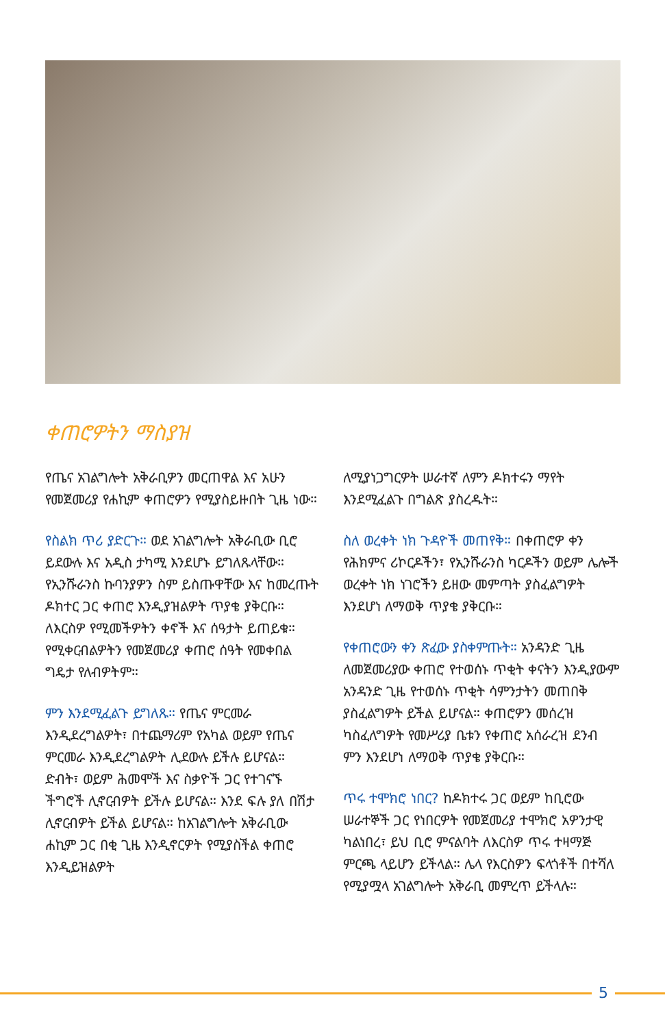ቀጠሮዎትን ማስያዝ
የጤና አገልግሎት አቅራቢዎን መርጠዋል እና አሁን የመጀመሪያ የሐኪም ቀጠሮዎን የሚያስይዙበት ጊዜ ነው።
የስልክ ጥሪ ያድርጉ። ወደ አገልግሎት አቅራቢው ቢሮ ይደውሉ እና አዲስ ታካሚ እንደሆኑ ይግለጹላቸው። የኢንሹራንስ ኩባንያዎን ስም ይስጡዋቸው እና ከመረጡት ዶክተር ጋር ቀጠሮ እንዲያዝልዎት ጥያቄ ያቅርቡ። ለእርስዎ የሚመችዎትን ቀኖች እና ሰዓታት ይጠይቁ። የሚቀርብልዎትን የመጀመሪያ ቀጠሮ ሰዓት የመቀበል ግዴታ የለብዎትም።
ምን እንደሚፈልጉ ይግለጹ። የጤና ምርመራ እንዲደረግልዎት፣ በተጨማሪም የአካል ወይም የጤና ምርመራ እንዲደረግልዎት ሊደውሉ ይችሉ ይሆናል። ድብት፣ ወይም ሕመሞች እና ስቃዮች ጋር የተገናኙ ችግሮች ሊኖርብዎት ይችሉ ይሆናል። እንደ ፍሉ ያለ በሽታ ሊኖርብዎት ይችል ይሆናል። ከአገልግሎት አቅራቢው ሐኪም ጋር በቂ ጊዜ እንዲኖርዎት የሚያስችል ቀጠሮ እንዲይዝልዎት
ለሚያነጋግርዎት ሠራተኛ ለምን ዶክተሩን ማየት እንደሚፈልጉ በግልጽ ያስረዱት።
ስለ ወረቀት ነክ ጉዳዮች መጠየቅ። በቀጠሮዎ ቀን የሕክምና ሪኮርዶችን፣ የኢንሹራንስ ካርዶችን ወይም ሌሎች ወረቀት ነክ ነገሮችን ይዘው መምጣት ያስፈልግዎት እንደሆነ ለማወቅ ጥያቄ ያቅርቡ።
የቀጠሮውን ቀን ጽፈው ያስቀምጡት። አንዳንድ ጊዜ ለመጀመሪያው ቀጠሮ የተወሰኑ ጥቂት ቀናትን እንዲያውም አንዳንድ ጊዜ የተወሰኑ ጥቂት ሳምንታትን መጠበቅ ያስፈልግዎት ይችል ይሆናል። ቀጠሮዎን መሰረዝ ካስፈለግዎት የመሥሪያ ቤቱን የቀጠሮ አሰራረዝ ደንብ ምን እንደሆነ ለማወቅ ጥያቄ ያቅርቡ።
ጥሩ ተሞክሮ ነበር? ከዶክተሩ ጋር ወይም ከቢሮው ሠራተኞች ጋር የነበርዎት የመጀመሪያ ተሞክሮ አዎንታዊ ካልነበረ፣ ይህ ቢሮ ምናልባት ለእርስዎ ጥሩ ተዛማጅ ምርጫ ላይሆን ይችላል። ሌላ የእርስዎን ፍላጎቶች በተሻለ የሚያሟላ አገልግሎት አቅራቢ መምረጥ ይችላሉ።
5